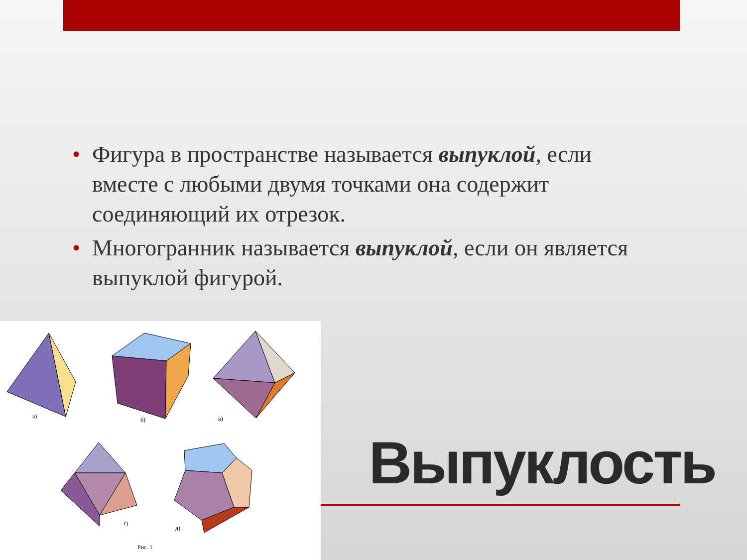• Фигура в пространстве называется выпуклой, если вместе с любыми двумя точками она содержит соединяющий их отрезок.
• Многогранник называется выпуклой, если он является выпуклой фигурой.
а)
б)
в)
г)
д)
Рис. 1
Выпуклость